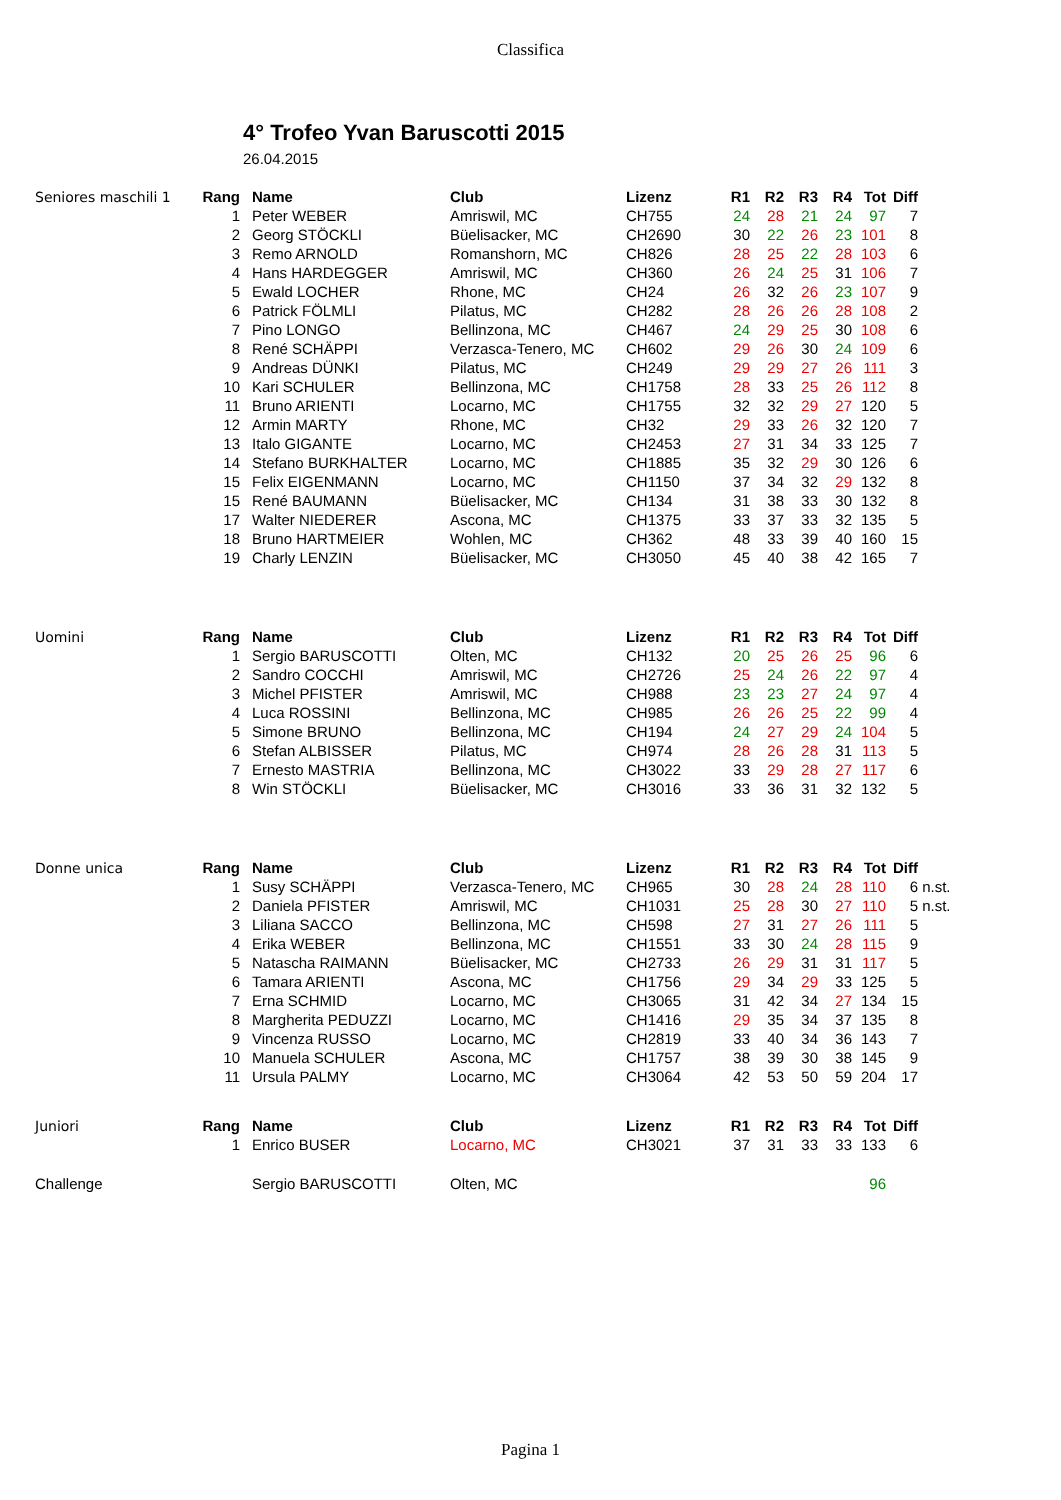Classifica
4° Trofeo Yvan Baruscotti 2015
26.04.2015
| Seniores maschili 1 | Rang | Name | Club | Lizenz | R1 | R2 | R3 | R4 | Tot | Diff | |
| --- | --- | --- | --- | --- | --- | --- | --- | --- | --- | --- | --- |
| | 1 | Peter WEBER | Amriswil, MC | CH755 | 24 | 28 | 21 | 24 | 97 | 7 | |
| | 2 | Georg STÖCKLI | Büelisacker, MC | CH2690 | 30 | 22 | 26 | 23 | 101 | 8 | |
| | 3 | Remo ARNOLD | Romanshorn, MC | CH826 | 28 | 25 | 22 | 28 | 103 | 6 | |
| | 4 | Hans HARDEGGER | Amriswil, MC | CH360 | 26 | 24 | 25 | 31 | 106 | 7 | |
| | 5 | Ewald LOCHER | Rhone, MC | CH24 | 26 | 32 | 26 | 23 | 107 | 9 | |
| | 6 | Patrick FÖLMLI | Pilatus, MC | CH282 | 28 | 26 | 26 | 28 | 108 | 2 | |
| | 7 | Pino LONGO | Bellinzona, MC | CH467 | 24 | 29 | 25 | 30 | 108 | 6 | |
| | 8 | René SCHÄPPI | Verzasca-Tenero, MC | CH602 | 29 | 26 | 30 | 24 | 109 | 6 | |
| | 9 | Andreas DÜNKI | Pilatus, MC | CH249 | 29 | 29 | 27 | 26 | 111 | 3 | |
| | 10 | Kari SCHULER | Bellinzona, MC | CH1758 | 28 | 33 | 25 | 26 | 112 | 8 | |
| | 11 | Bruno ARIENTI | Locarno, MC | CH1755 | 32 | 32 | 29 | 27 | 120 | 5 | |
| | 12 | Armin MARTY | Rhone, MC | CH32 | 29 | 33 | 26 | 32 | 120 | 7 | |
| | 13 | Italo GIGANTE | Locarno, MC | CH2453 | 27 | 31 | 34 | 33 | 125 | 7 | |
| | 14 | Stefano BURKHALTER | Locarno, MC | CH1885 | 35 | 32 | 29 | 30 | 126 | 6 | |
| | 15 | Felix EIGENMANN | Locarno, MC | CH1150 | 37 | 34 | 32 | 29 | 132 | 8 | |
| | 15 | René BAUMANN | Büelisacker, MC | CH134 | 31 | 38 | 33 | 30 | 132 | 8 | |
| | 17 | Walter NIEDERER | Ascona, MC | CH1375 | 33 | 37 | 33 | 32 | 135 | 5 | |
| | 18 | Bruno HARTMEIER | Wohlen, MC | CH362 | 48 | 33 | 39 | 40 | 160 | 15 | |
| | 19 | Charly LENZIN | Büelisacker, MC | CH3050 | 45 | 40 | 38 | 42 | 165 | 7 | |
| Uomini | Rang | Name | Club | Lizenz | R1 | R2 | R3 | R4 | Tot | Diff | |
| | 1 | Sergio BARUSCOTTI | Olten, MC | CH132 | 20 | 25 | 26 | 25 | 96 | 6 | |
| | 2 | Sandro COCCHI | Amriswil, MC | CH2726 | 25 | 24 | 26 | 22 | 97 | 4 | |
| | 3 | Michel PFISTER | Amriswil, MC | CH988 | 23 | 23 | 27 | 24 | 97 | 4 | |
| | 4 | Luca ROSSINI | Bellinzona, MC | CH985 | 26 | 26 | 25 | 22 | 99 | 4 | |
| | 5 | Simone BRUNO | Bellinzona, MC | CH194 | 24 | 27 | 29 | 24 | 104 | 5 | |
| | 6 | Stefan ALBISSER | Pilatus, MC | CH974 | 28 | 26 | 28 | 31 | 113 | 5 | |
| | 7 | Ernesto MASTRIA | Bellinzona, MC | CH3022 | 33 | 29 | 28 | 27 | 117 | 6 | |
| | 8 | Win STÖCKLI | Büelisacker, MC | CH3016 | 33 | 36 | 31 | 32 | 132 | 5 | |
| Donne unica | Rang | Name | Club | Lizenz | R1 | R2 | R3 | R4 | Tot | Diff | |
| | 1 | Susy SCHÄPPI | Verzasca-Tenero, MC | CH965 | 30 | 28 | 24 | 28 | 110 | 6 | n.st. |
| | 2 | Daniela PFISTER | Amriswil, MC | CH1031 | 25 | 28 | 30 | 27 | 110 | 5 | n.st. |
| | 3 | Liliana SACCO | Bellinzona, MC | CH598 | 27 | 31 | 27 | 26 | 111 | 5 | |
| | 4 | Erika WEBER | Bellinzona, MC | CH1551 | 33 | 30 | 24 | 28 | 115 | 9 | |
| | 5 | Natascha RAIMANN | Büelisacker, MC | CH2733 | 26 | 29 | 31 | 31 | 117 | 5 | |
| | 6 | Tamara ARIENTI | Ascona, MC | CH1756 | 29 | 34 | 29 | 33 | 125 | 5 | |
| | 7 | Erna SCHMID | Locarno, MC | CH3065 | 31 | 42 | 34 | 27 | 134 | 15 | |
| | 8 | Margherita PEDUZZI | Locarno, MC | CH1416 | 29 | 35 | 34 | 37 | 135 | 8 | |
| | 9 | Vincenza RUSSO | Locarno, MC | CH2819 | 33 | 40 | 34 | 36 | 143 | 7 | |
| | 10 | Manuela SCHULER | Ascona, MC | CH1757 | 38 | 39 | 30 | 38 | 145 | 9 | |
| | 11 | Ursula PALMY | Locarno, MC | CH3064 | 42 | 53 | 50 | 59 | 204 | 17 | |
| Juniori | Rang | Name | Club | Lizenz | R1 | R2 | R3 | R4 | Tot | Diff | |
| | 1 | Enrico BUSER | Locarno, MC | CH3021 | 37 | 31 | 33 | 33 | 133 | 6 | |
| Challenge | | Sergio BARUSCOTTI | Olten, MC | | | | | | 96 | | |
Pagina 1